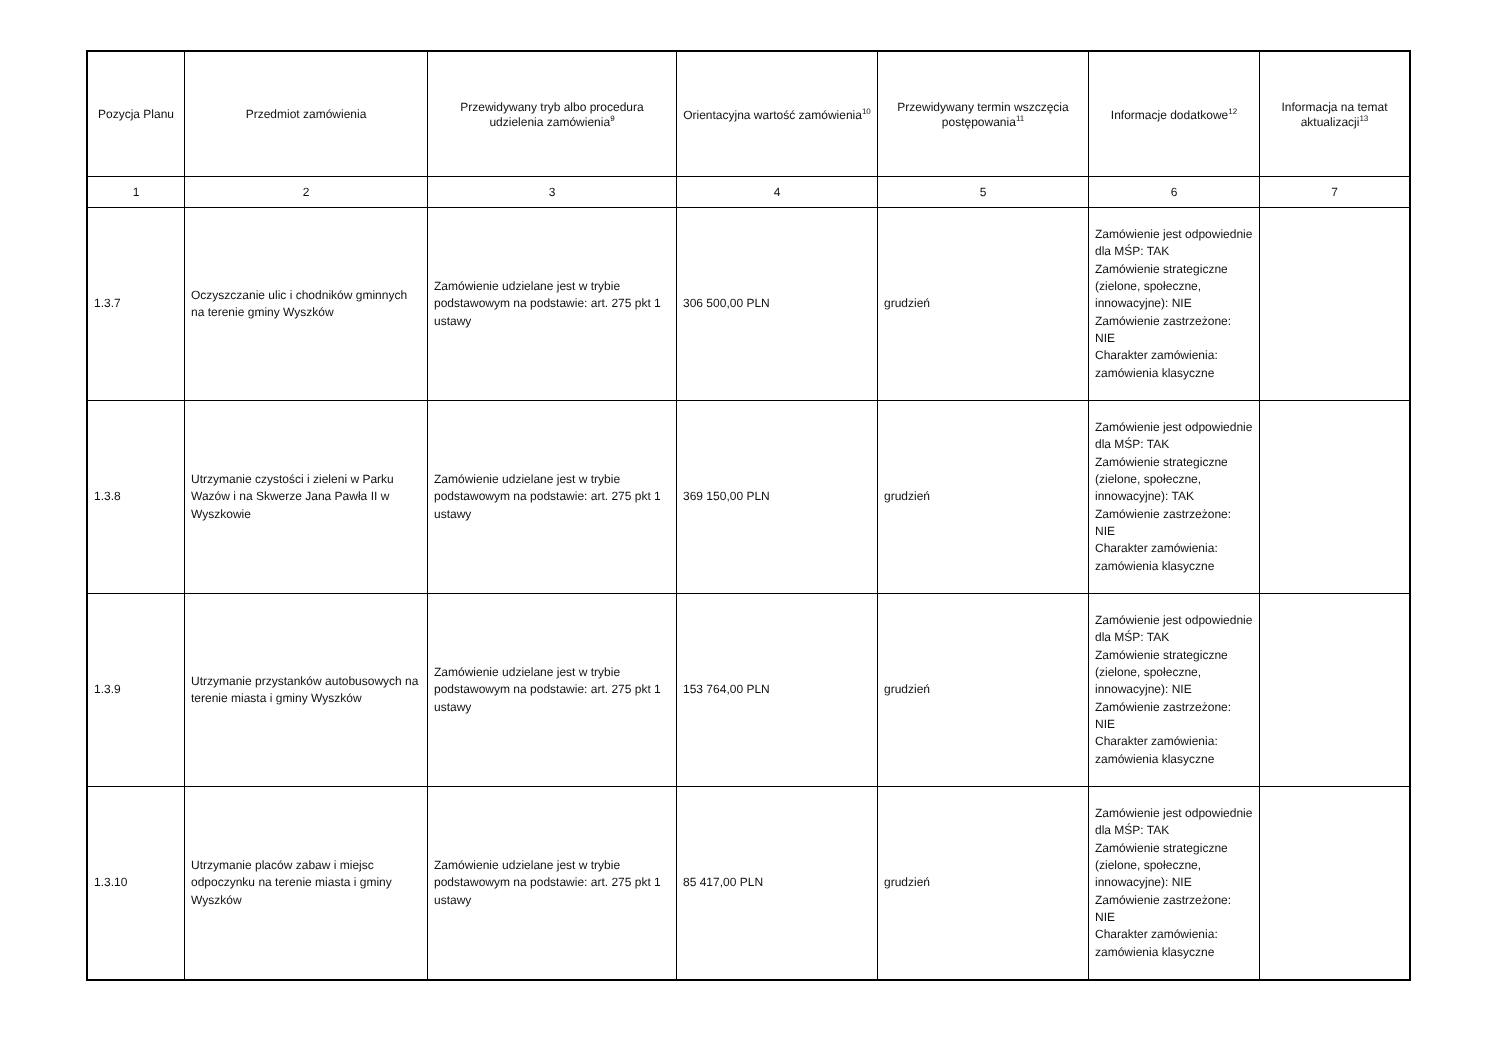| Pozycja Planu | Przedmiot zamówienia | Przewidywany tryb albo procedura udzielenia zamówienia<sup>9</sup> | Orientacyjna wartość zamówienia<sup>10</sup> | Przewidywany termin wszczęcia postępowania<sup>11</sup> | Informacje dodatkowe<sup>12</sup> | Informacja na temat aktualizacji<sup>13</sup> |
| --- | --- | --- | --- | --- | --- | --- |
| 1 | 2 | 3 | 4 | 5 | 6 | 7 |
| 1.3.7 | Oczyszczanie ulic i chodników gminnych na terenie gminy Wyszków | Zamówienie udzielane jest w trybie podstawowym na podstawie: art. 275 pkt 1 ustawy | 306 500,00 PLN | grudzień | Zamówienie jest odpowiednie dla MŚP: TAK Zamówienie strategiczne (zielone, społeczne, innowacyjne): NIE Zamówienie zastrzeżone: NIE Charakter zamówienia: zamówienia klasyczne | |
| 1.3.8 | Utrzymanie czystości i zieleni w Parku Wazów i na Skwerze Jana Pawła II w Wyszkowie | Zamówienie udzielane jest w trybie podstawowym na podstawie: art. 275 pkt 1 ustawy | 369 150,00 PLN | grudzień | Zamówienie jest odpowiednie dla MŚP: TAK Zamówienie strategiczne (zielone, społeczne, innowacyjne): TAK Zamówienie zastrzeżone: NIE Charakter zamówienia: zamówienia klasyczne | |
| 1.3.9 | Utrzymanie przystanków autobusowych na terenie miasta i gminy Wyszków | Zamówienie udzielane jest w trybie podstawowym na podstawie: art. 275 pkt 1 ustawy | 153 764,00 PLN | grudzień | Zamówienie jest odpowiednie dla MŚP: TAK Zamówienie strategiczne (zielone, społeczne, innowacyjne): NIE Zamówienie zastrzeżone: NIE Charakter zamówienia: zamówienia klasyczne | |
| 1.3.10 | Utrzymanie placów zabaw i miejsc odpoczynku na terenie miasta i gminy Wyszków | Zamówienie udzielane jest w trybie podstawowym na podstawie: art. 275 pkt 1 ustawy | 85 417,00 PLN | grudzień | Zamówienie jest odpowiednie dla MŚP: TAK Zamówienie strategiczne (zielone, społeczne, innowacyjne): NIE Zamówienie zastrzeżone: NIE Charakter zamówienia: zamówienia klasyczne | |